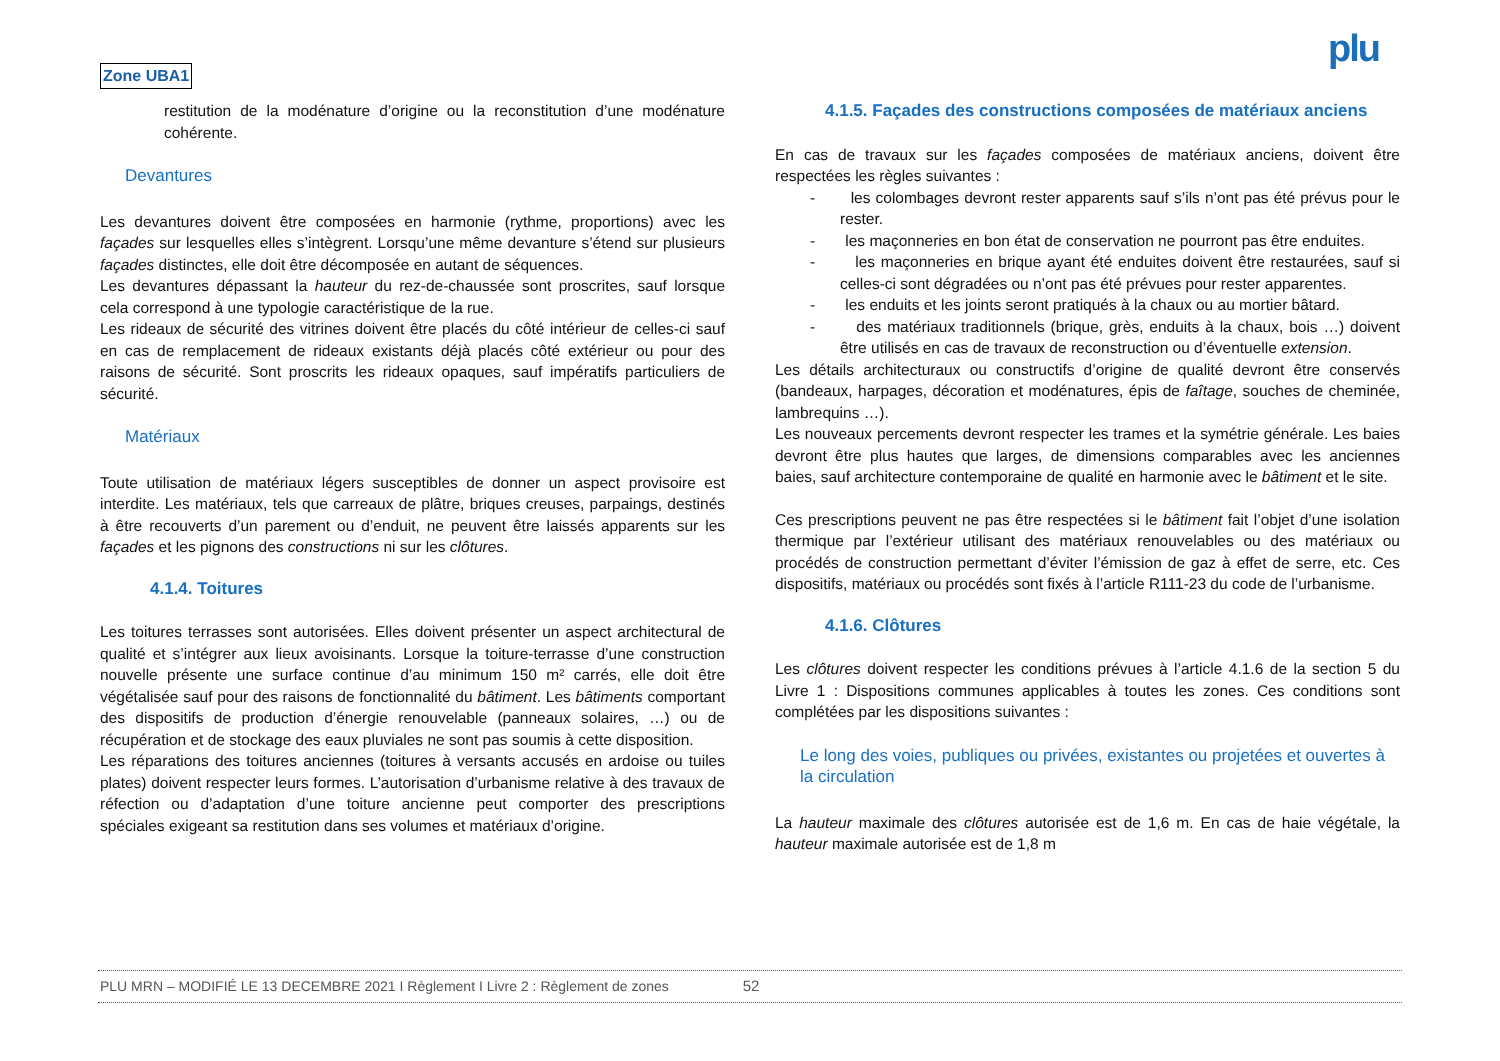Zone UBA1 plu
restitution de la modénature d’origine ou la reconstitution d’une modénature cohérente.
Devantures
Les devantures doivent être composées en harmonie (rythme, proportions) avec les façades sur lesquelles elles s’intègrent. Lorsqu’une même devanture s’étend sur plusieurs façades distinctes, elle doit être décomposée en autant de séquences.
Les devantures dépassant la hauteur du rez-de-chaussée sont proscrites, sauf lorsque cela correspond à une typologie caractéristique de la rue.
Les rideaux de sécurité des vitrines doivent être placés du côté intérieur de celles-ci sauf en cas de remplacement de rideaux existants déjà placés côté extérieur ou pour des raisons de sécurité. Sont proscrits les rideaux opaques, sauf impératifs particuliers de sécurité.
Matériaux
Toute utilisation de matériaux légers susceptibles de donner un aspect provisoire est interdite. Les matériaux, tels que carreaux de plâtre, briques creuses, parpaings, destinés à être recouverts d’un parement ou d’enduit, ne peuvent être laissés apparents sur les façades et les pignons des constructions ni sur les clôtures.
4.1.4. Toitures
Les toitures terrasses sont autorisées. Elles doivent présenter un aspect architectural de qualité et s’intégrer aux lieux avoisinants. Lorsque la toiture-terrasse d’une construction nouvelle présente une surface continue d’au minimum 150 m² carrés, elle doit être végétalisée sauf pour des raisons de fonctionnalité du bâtiment. Les bâtiments comportant des dispositifs de production d’énergie renouvelable (panneaux solaires, …) ou de récupération et de stockage des eaux pluviales ne sont pas soumis à cette disposition.
Les réparations des toitures anciennes (toitures à versants accusés en ardoise ou tuiles plates) doivent respecter leurs formes. L’autorisation d’urbanisme relative à des travaux de réfection ou d’adaptation d’une toiture ancienne peut comporter des prescriptions spéciales exigeant sa restitution dans ses volumes et matériaux d’origine.
4.1.5. Façades des constructions composées de matériaux anciens
En cas de travaux sur les façades composées de matériaux anciens, doivent être respectées les règles suivantes :
- les colombages devront rester apparents sauf s’ils n’ont pas été prévus pour le rester.
- les maçonneries en bon état de conservation ne pourront pas être enduites.
- les maçonneries en brique ayant été enduites doivent être restaurées, sauf si celles-ci sont dégradées ou n’ont pas été prévues pour rester apparentes.
- les enduits et les joints seront pratiqués à la chaux ou au mortier bâtard.
- des matériaux traditionnels (brique, grès, enduits à la chaux, bois …) doivent être utilisés en cas de travaux de reconstruction ou d’éventuelle extension.
Les détails architecturaux ou constructifs d’origine de qualité devront être conservés (bandeaux, harpages, décoration et modénatures, épis de faîtage, souches de cheminée, lambrequins …).
Les nouveaux percements devront respecter les trames et la symétrie générale. Les baies devront être plus hautes que larges, de dimensions comparables avec les anciennes baies, sauf architecture contemporaine de qualité en harmonie avec le bâtiment et le site.
Ces prescriptions peuvent ne pas être respectées si le bâtiment fait l’objet d’une isolation thermique par l’extérieur utilisant des matériaux renouvelables ou des matériaux ou procédés de construction permettant d’éviter l’émission de gaz à effet de serre, etc. Ces dispositifs, matériaux ou procédés sont fixés à l’article R111-23 du code de l’urbanisme.
4.1.6. Clôtures
Les clôtures doivent respecter les conditions prévues à l’article 4.1.6 de la section 5 du Livre 1 : Dispositions communes applicables à toutes les zones. Ces conditions sont complétées par les dispositions suivantes :
Le long des voies, publiques ou privées, existantes ou projetées et ouvertes à la circulation
La hauteur maximale des clôtures autorisée est de 1,6 m. En cas de haie végétale, la hauteur maximale autorisée est de 1,8 m
PLU MRN – MODIFIÉ LE 13 DECEMBRE 2021 I Règlement I Livre 2 : Règlement de zones 52